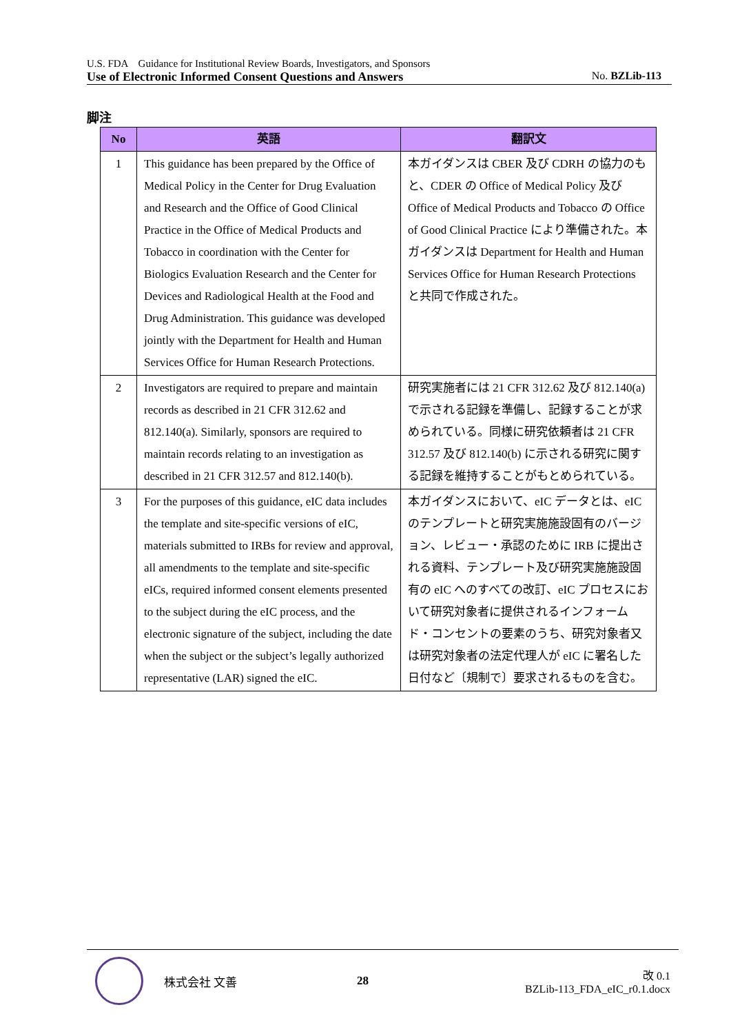U.S. FDA　Guidance for Institutional Review Boards, Investigators, and Sponsors
Use of Electronic Informed Consent Questions and Answers No. BZLib-113
脚注
| No | 英語 | 翻訳文 |
| --- | --- | --- |
| 1 | This guidance has been prepared by the Office of Medical Policy in the Center for Drug Evaluation and Research and the Office of Good Clinical Practice in the Office of Medical Products and Tobacco in coordination with the Center for Biologics Evaluation Research and the Center for Devices and Radiological Health at the Food and Drug Administration. This guidance was developed jointly with the Department for Health and Human Services Office for Human Research Protections. | 本ガイダンスは CBER 及び CDRH の協力のもと、CDER の Office of Medical Policy 及び Office of Medical Products and Tobacco の Office of Good Clinical Practice により準備された。本ガイダンスは Department for Health and Human Services Office for Human Research Protections と共同で作成された。 |
| 2 | Investigators are required to prepare and maintain records as described in 21 CFR 312.62 and 812.140(a). Similarly, sponsors are required to maintain records relating to an investigation as described in 21 CFR 312.57 and 812.140(b). | 研究実施者には 21 CFR 312.62 及び 812.140(a) で示される記録を準備し、記録することが求められている。同様に研究依頼者は 21 CFR 312.57 及び 812.140(b) に示される研究に関する記録を維持することがもとめられている。 |
| 3 | For the purposes of this guidance, eIC data includes the template and site-specific versions of eIC, materials submitted to IRBs for review and approval, all amendments to the template and site-specific eICs, required informed consent elements presented to the subject during the eIC process, and the electronic signature of the subject, including the date when the subject or the subject’s legally authorized representative (LAR) signed the eIC. | 本ガイダンスにおいて、eIC データとは、eIC のテンプレートと研究実施施設固有のバージョン、レビュー・承認のために IRB に提出される資料、テンプレート及び研究実施施設固有の eIC へのすべての改訂、eIC プロセスにおいて研究対象者に提供されるインフォームド・コンセントの要素のうち、研究対象者又は研究対象者の法定代理人が eIC に署名した日付など〔規制で〕要求されるものを含む。 |
株式会社 文善 28
改 0.1
BZLib-113_FDA_eIC_r0.1.docx